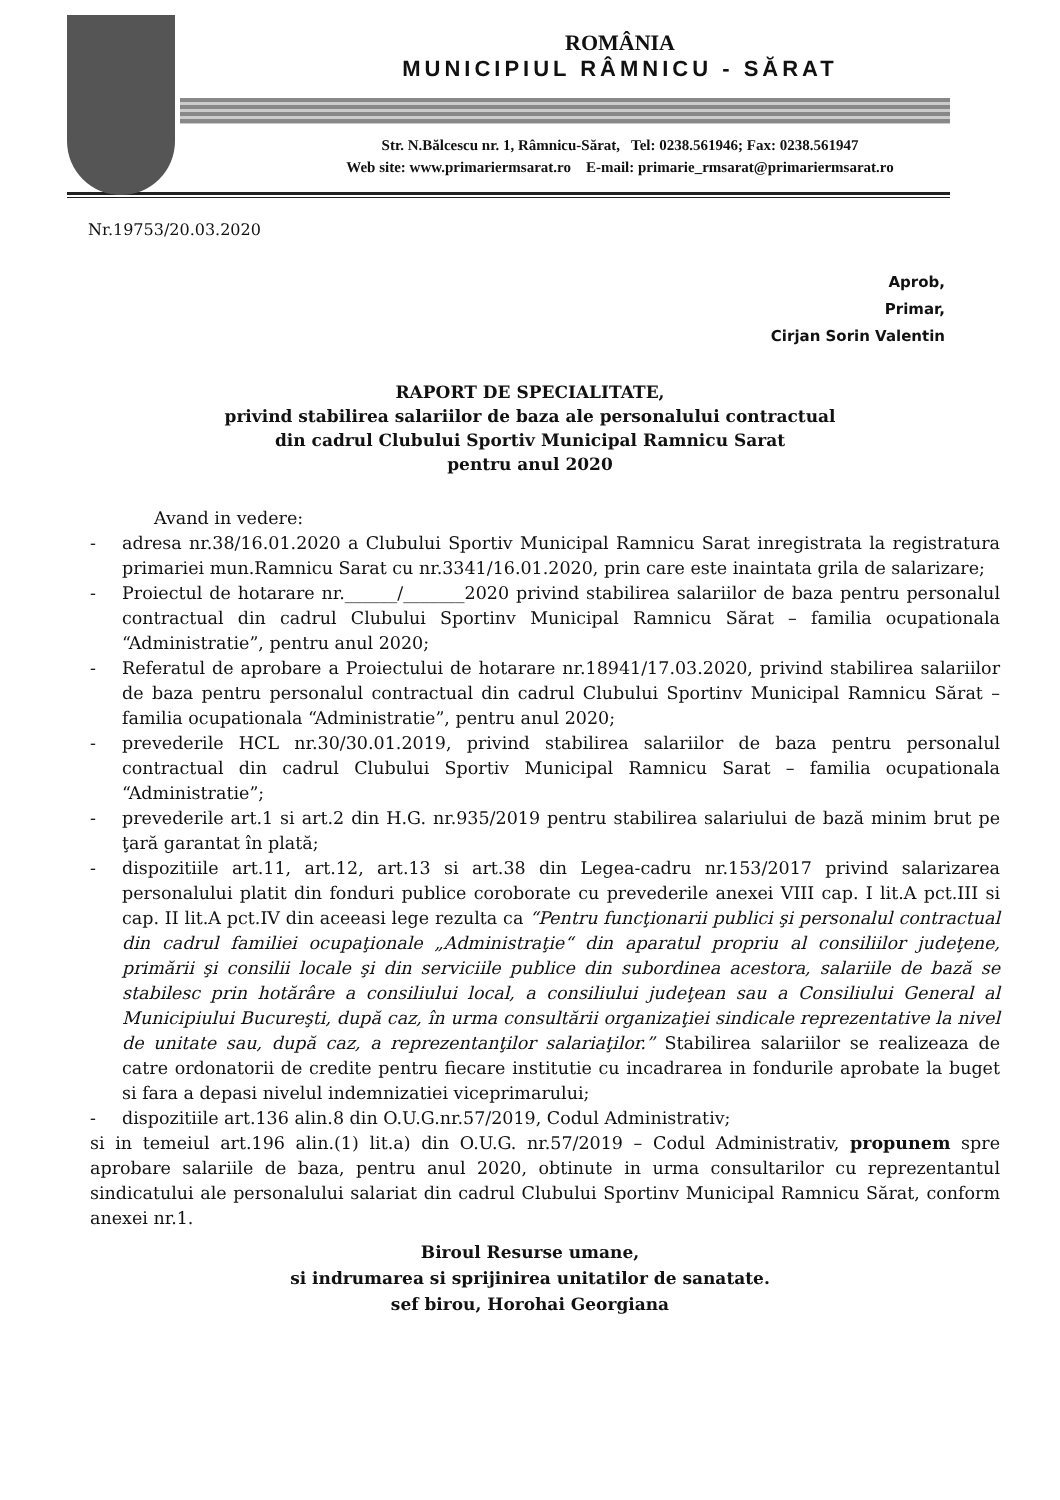ROMÂNIA
MUNICIPIUL RÂMNICU - SĂRAT
Str. N.Bălcescu nr. 1, Râmnicu-Sărat, Tel: 0238.561946; Fax: 0238.561947
Web site: www.primariermsarat.ro E-mail: primarie_rmsarat@primariermsarat.ro
Nr.19753/20.03.2020
Aprob,
Primar,
Cirjan Sorin Valentin
RAPORT DE SPECIALITATE,
privind stabilirea salariilor de baza ale personalului contractual
din cadrul Clubului Sportiv Municipal Ramnicu Sarat
pentru anul 2020
Avand in vedere:
- adresa nr.38/16.01.2020 a Clubului Sportiv Municipal Ramnicu Sarat inregistrata la registratura primariei mun.Ramnicu Sarat cu nr.3341/16.01.2020, prin care este inaintata grila de salarizare;
- Proiectul de hotarare nr.______/_______2020 privind stabilirea salariilor de baza pentru personalul contractual din cadrul Clubului Sportinv Municipal Ramnicu Sărat – familia ocupationala “Administratie”, pentru anul 2020;
- Referatul de aprobare a Proiectului de hotarare nr.18941/17.03.2020, privind stabilirea salariilor de baza pentru personalul contractual din cadrul Clubului Sportinv Municipal Ramnicu Sărat – familia ocupationala “Administratie”, pentru anul 2020;
- prevederile HCL nr.30/30.01.2019, privind stabilirea salariilor de baza pentru personalul contractual din cadrul Clubului Sportiv Municipal Ramnicu Sarat – familia ocupationala “Administratie”;
- prevederile art.1 si art.2 din H.G. nr.935/2019 pentru stabilirea salariului de bază minim brut pe ţară garantat în plată;
- dispozitiile art.11, art.12, art.13 si art.38 din Legea-cadru nr.153/2017 privind salarizarea personalului platit din fonduri publice coroborate cu prevederile anexei VIII cap. I lit.A pct.III si cap. II lit.A pct.IV din aceeasi lege rezulta ca “Pentru funcţionarii publici şi personalul contractual din cadrul familiei ocupaţionale „Administraţie“ din aparatul propriu al consiliilor judeţene, primării şi consilii locale şi din serviciile publice din subordinea acestora, salariile de bază se stabilesc prin hotărâre a consiliului local, a consiliului judeţean sau a Consiliului General al Municipiului Bucureşti, după caz, în urma consultării organizaţiei sindicale reprezentative la nivel de unitate sau, după caz, a reprezentanţilor salariaţilor.” Stabilirea salariilor se realizeaza de catre ordonatorii de credite pentru fiecare institutie cu incadrarea in fondurile aprobate la buget si fara a depasi nivelul indemnizatiei viceprimarului;
- dispozitiile art.136 alin.8 din O.U.G.nr.57/2019, Codul Administrativ;
si in temeiul art.196 alin.(1) lit.a) din O.U.G. nr.57/2019 – Codul Administrativ, propunem spre aprobare salariile de baza, pentru anul 2020, obtinute in urma consultarilor cu reprezentantul sindicatului ale personalului salariat din cadrul Clubului Sportinv Municipal Ramnicu Sărat, conform anexei nr.1.
Biroul Resurse umane,
si indrumarea si sprijinirea unitatilor de sanatate.
sef birou, Horohai Georgiana